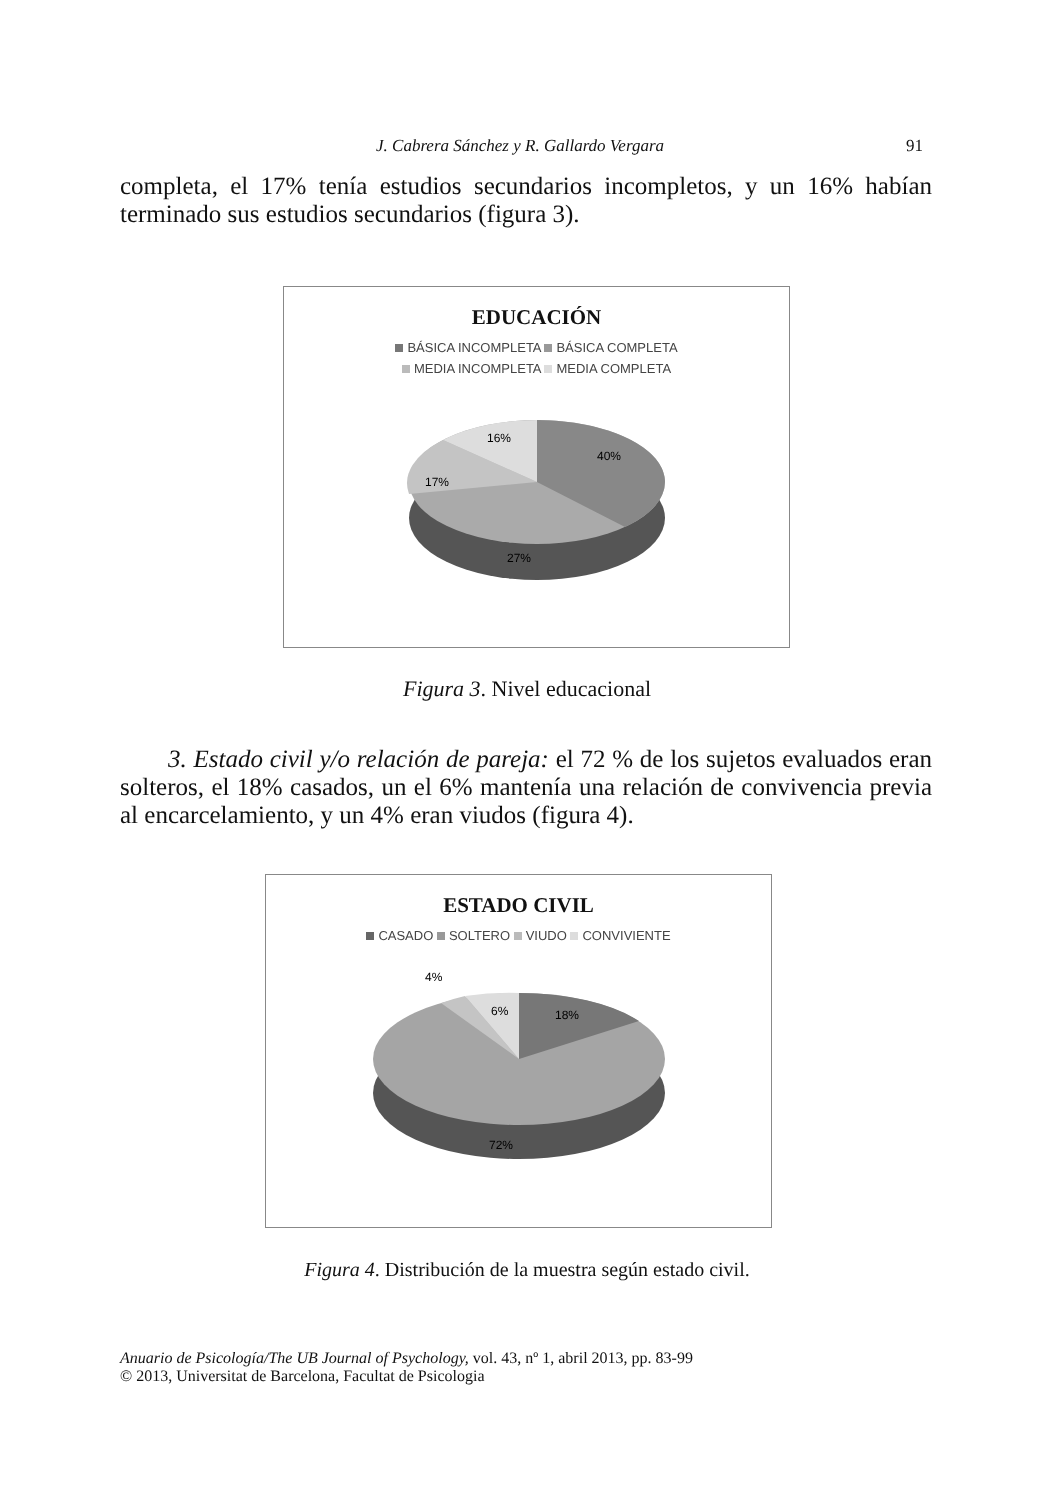J. Cabrera Sánchez y R. Gallardo Vergara 91
completa, el 17% tenía estudios secundarios incompletos, y un 16% habían terminado sus estudios secundarios (figura 3).
EDUCACIÓN
BÁSICA INCOMPLETA BÁSICA COMPLETA
MEDIA INCOMPLETA MEDIA COMPLETA
40%
27%
17%
16%
Figura 3. Nivel educacional
3. Estado civil y/o relación de pareja: el 72 % de los sujetos evaluados eran solteros, el 18% casados, un el 6% mantenía una relación de convivencia previa al encarcelamiento, y un 4% eran viudos (figura 4).
ESTADO CIVIL
CASADO SOLTERO VIUDO CONVIVIENTE
18%
72%
4%
6%
Figura 4. Distribución de la muestra según estado civil.
Anuario de Psicología/The UB Journal of Psychology, vol. 43, nº 1, abril 2013, pp. 83-99
© 2013, Universitat de Barcelona, Facultat de Psicologia